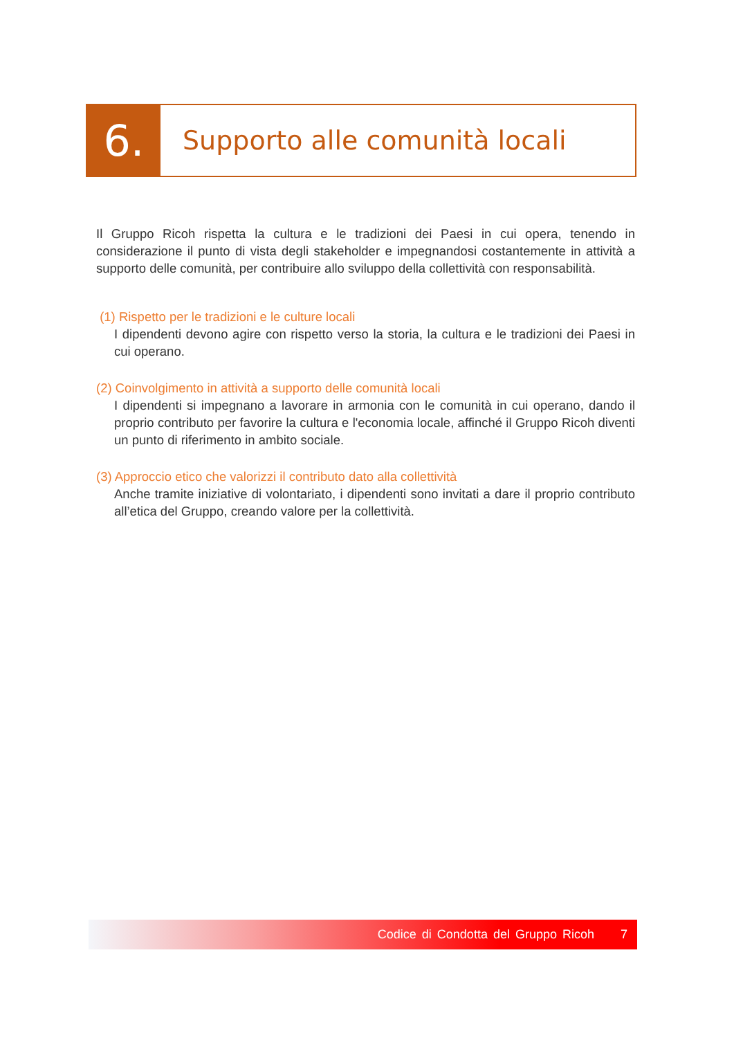6.
Supporto alle comunità locali
Il Gruppo Ricoh rispetta la cultura e le tradizioni dei Paesi in cui opera, tenendo in considerazione il punto di vista degli stakeholder e impegnandosi costantemente in attività a supporto delle comunità, per contribuire allo sviluppo della collettività con responsabilità.
(1) Rispetto per le tradizioni e le culture locali
I dipendenti devono agire con rispetto verso la storia, la cultura e le tradizioni dei Paesi in cui operano.
(2) Coinvolgimento in attività a supporto delle comunità locali
I dipendenti si impegnano a lavorare in armonia con le comunità in cui operano, dando il proprio contributo per favorire la cultura e l'economia locale, affinché il Gruppo Ricoh diventi un punto di riferimento in ambito sociale.
(3) Approccio etico che valorizzi il contributo dato alla collettività
Anche tramite iniziative di volontariato, i dipendenti sono invitati a dare il proprio contributo all’etica del Gruppo, creando valore per la collettività.
Codice di Condotta del Gruppo Ricoh 7